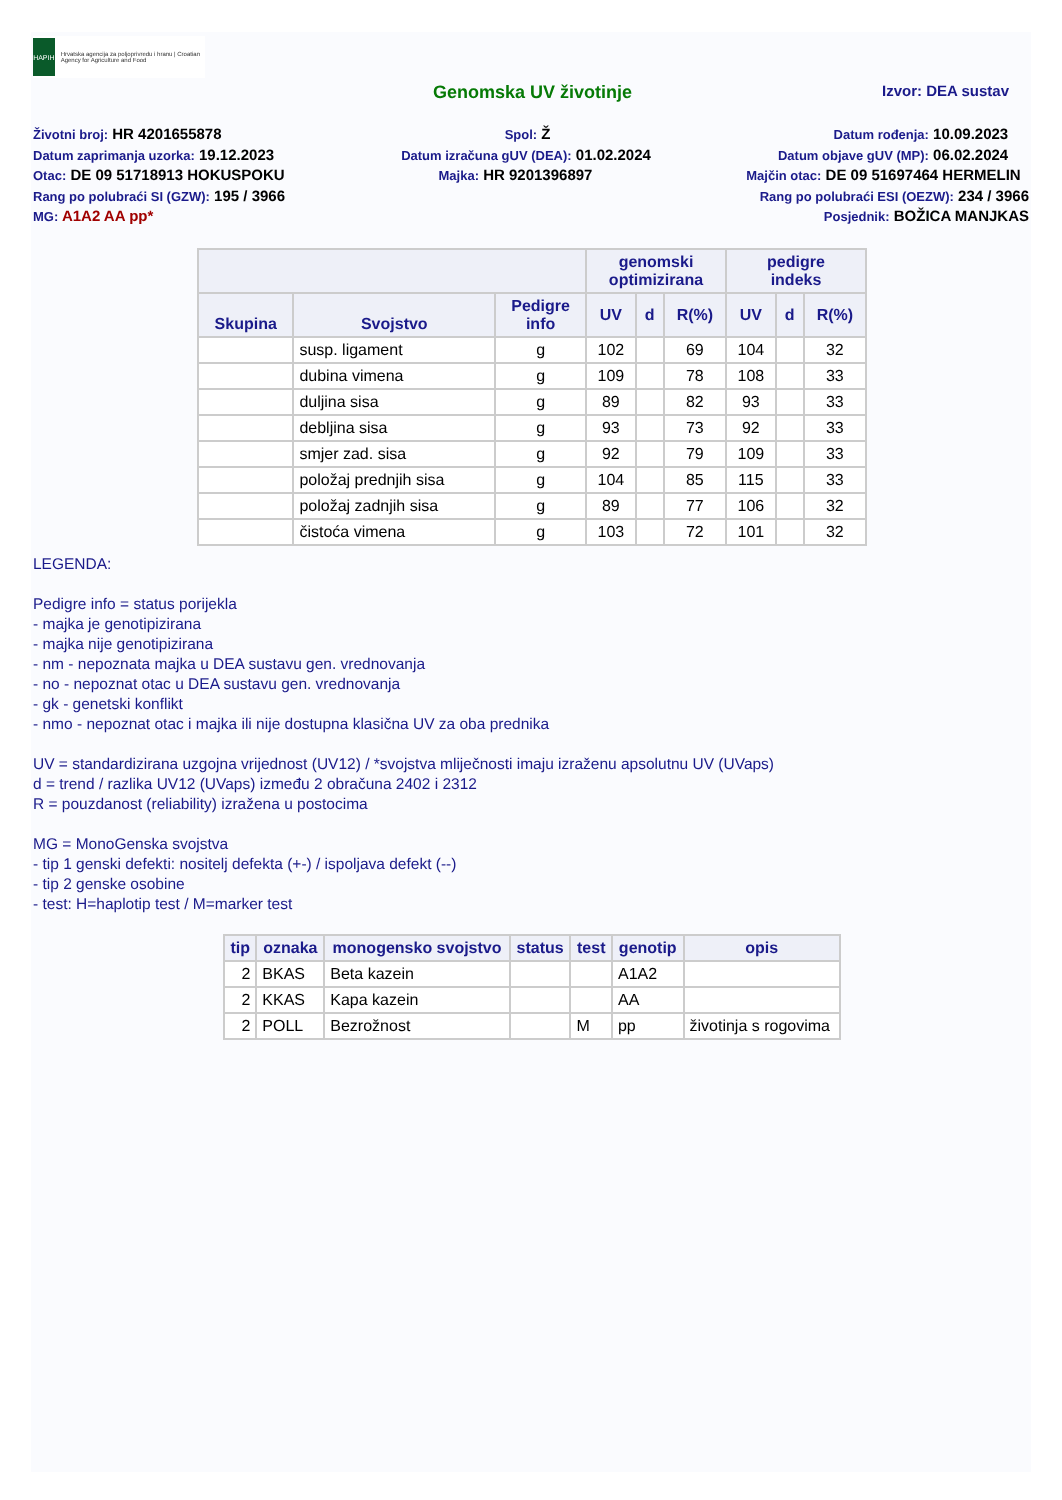HAPIH
Hrvatska agencija za poljoprivredu i hranu | Croatian Agency for Agriculture and Food
Genomska UV životinje
Izvor: DEA sustav
Životni broj: HR 4201655878 Spol: Ž Datum rođenja: 10.09.2023
Datum zaprimanja uzorka: 19.12.2023 Datum izračuna gUV (DEA): 01.02.2024 Datum objave gUV (MP): 06.02.2024
Otac: DE 09 51718913 HOKUSPOKU Majka: HR 9201396897 Majčin otac: DE 09 51697464 HERMELIN
Rang po polubraći SI (GZW): 195 / 3966 Rang po polubraći ESI (OEZW): 234 / 3966
MG: A1A2 AA pp* Posjednik: BOŽICA MANJKAS
| | | | genomski optimizirana | | | pedigre indeks | | |
| --- | --- | --- | --- | --- | --- | --- | --- | --- |
| Skupina | Svojstvo | Pedigre info | UV | d | R(%) | UV | d | R(%) |
| | susp. ligament | g | 102 | | 69 | 104 | | 32 |
| | dubina vimena | g | 109 | | 78 | 108 | | 33 |
| | duljina sisa | g | 89 | | 82 | 93 | | 33 |
| | debljina sisa | g | 93 | | 73 | 92 | | 33 |
| | smjer zad. sisa | g | 92 | | 79 | 109 | | 33 |
| | položaj prednjih sisa | g | 104 | | 85 | 115 | | 33 |
| | položaj zadnjih sisa | g | 89 | | 77 | 106 | | 32 |
| | čistoća vimena | g | 103 | | 72 | 101 | | 32 |
LEGENDA:
Pedigre info = status porijekla
- majka je genotipizirana
- majka nije genotipizirana
- nm - nepoznata majka u DEA sustavu gen. vrednovanja
- no - nepoznat otac u DEA sustavu gen. vrednovanja
- gk - genetski konflikt
- nmo - nepoznat otac i majka ili nije dostupna klasična UV za oba prednika
UV = standardizirana uzgojna vrijednost (UV12) / *svojstva mliječnosti imaju izraženu apsolutnu UV (UVaps)
d = trend / razlika UV12 (UVaps) između 2 obračuna 2402 i 2312
R = pouzdanost (reliability) izražena u postocima
MG = MonoGenska svojstva
- tip 1 genski defekti: nositelj defekta (+-) / ispoljava defekt (--)
- tip 2 genske osobine
- test: H=haplotip test / M=marker test
| tip | oznaka | monogensko svojstvo | status | test | genotip | opis |
| --- | --- | --- | --- | --- | --- | --- |
| 2 | BKAS | Beta kazein | | | A1A2 | |
| 2 | KKAS | Kapa kazein | | | AA | |
| 2 | POLL | Bezrožnost | | M | pp | životinja s rogovima |